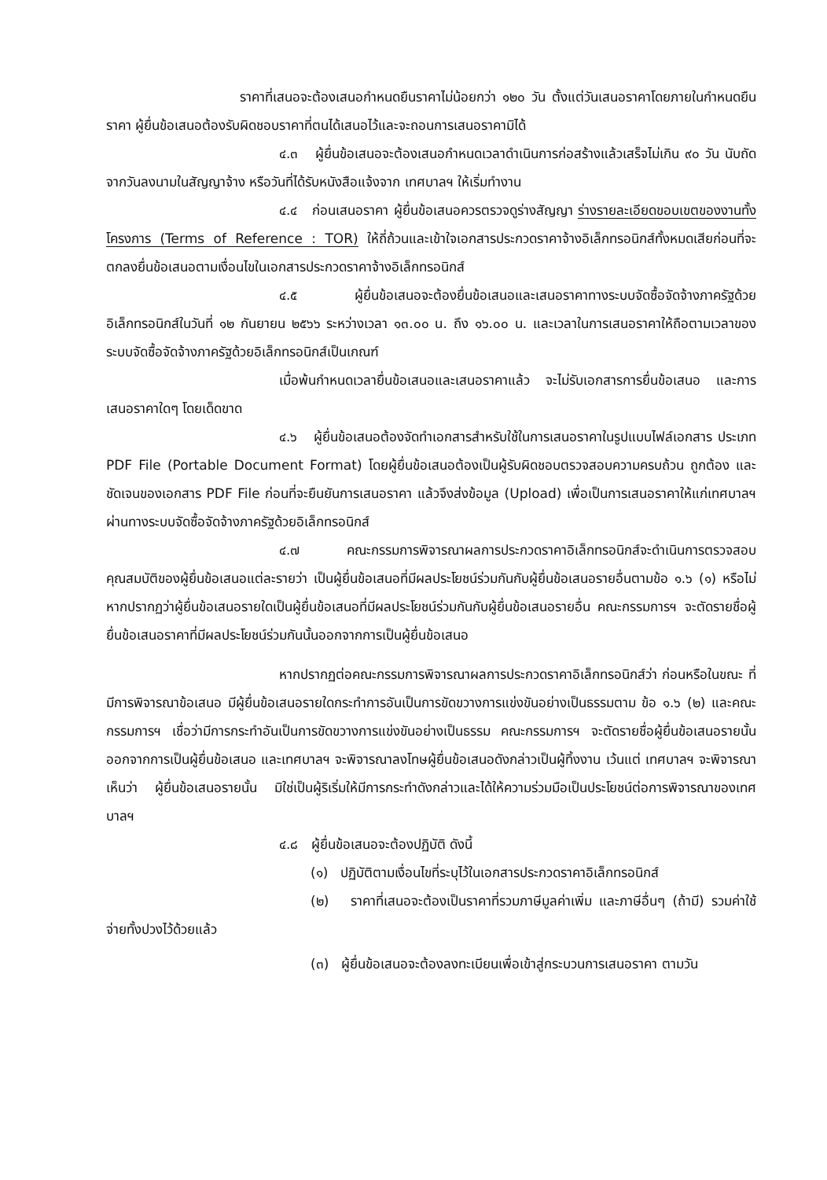ราคาที่เสนอจะต้องเสนอกำหนดยืนราคาไม่น้อยกว่า ๑๒๐ วัน ตั้งแต่วันเสนอราคาโดยภายในกำหนดยืนราคา ผู้ยื่นข้อเสนอต้องรับผิดชอบราคาที่ตนได้เสนอไว้และจะถอนการเสนอราคามิได้
๔.๓ ผู้ยื่นข้อเสนอจะต้องเสนอกำหนดเวลาดำเนินการก่อสร้างแล้วเสร็จไม่เกิน ๙๐ วัน นับถัดจากวันลงนามในสัญญาจ้าง หรือวันที่ได้รับหนังสือแจ้งจาก เทศบาลฯ ให้เริ่มทำงาน
๔.๔ ก่อนเสนอราคา ผู้ยื่นข้อเสนอควรตรวจดูร่างสัญญา ร่างรายละเอียดขอบเขตของงานทั้งโครงการ (Terms of Reference : TOR) ให้ถี่ถ้วนและเข้าใจเอกสารประกวดราคาจ้างอิเล็กทรอนิกส์ทั้งหมดเสียก่อนที่จะตกลงยื่นข้อเสนอตามเงื่อนไขในเอกสารประกวดราคาจ้างอิเล็กทรอนิกส์
๔.๕ ผู้ยื่นข้อเสนอจะต้องยื่นข้อเสนอและเสนอราคาทางระบบจัดซื้อจัดจ้างภาครัฐด้วย อิเล็กทรอนิกส์ในวันที่ ๑๒ กันยายน ๒๕๖๖ ระหว่างเวลา ๑๓.๐๐ น. ถึง ๑๖.๐๐ น. และเวลาในการเสนอราคาให้ถือตามเวลาของระบบจัดซื้อจัดจ้างภาครัฐด้วยอิเล็กทรอนิกส์เป็นเกณฑ์
เมื่อพ้นกำหนดเวลายื่นข้อเสนอและเสนอราคาแล้ว จะไม่รับเอกสารการยื่นข้อเสนอ และการเสนอราคาใดๆ โดยเด็ดขาด
๔.๖ ผู้ยื่นข้อเสนอต้องจัดทำเอกสารสำหรับใช้ในการเสนอราคาในรูปแบบไฟล์เอกสาร ประเภท PDF File (Portable Document Format) โดยผู้ยื่นข้อเสนอต้องเป็นผู้รับผิดชอบตรวจสอบความครบถ้วน ถูกต้อง และชัดเจนของเอกสาร PDF File ก่อนที่จะยืนยันการเสนอราคา แล้วจึงส่งข้อมูล (Upload) เพื่อเป็นการเสนอราคาให้แก่เทศบาลฯ ผ่านทางระบบจัดซื้อจัดจ้างภาครัฐด้วยอิเล็กทรอนิกส์
๔.๗ คณะกรรมการพิจารณาผลการประกวดราคาอิเล็กทรอนิกส์จะดำเนินการตรวจสอบ คุณสมบัติของผู้ยื่นข้อเสนอแต่ละรายว่า เป็นผู้ยื่นข้อเสนอที่มีผลประโยชน์ร่วมกันกับผู้ยื่นข้อเสนอรายอื่นตามข้อ ๑.๖ (๑) หรือไม่ หากปรากฏว่าผู้ยื่นข้อเสนอรายใดเป็นผู้ยื่นข้อเสนอที่มีผลประโยชน์ร่วมกันกับผู้ยื่นข้อเสนอรายอื่น คณะกรรมการฯ จะตัดรายชื่อผู้ยื่นข้อเสนอราคาที่มีผลประโยชน์ร่วมกันนั้นออกจากการเป็นผู้ยื่นข้อเสนอ
หากปรากฏต่อคณะกรรมการพิจารณาผลการประกวดราคาอิเล็กทรอนิกส์ว่า ก่อนหรือในขณะ ที่มีการพิจารณาข้อเสนอ มีผู้ยื่นข้อเสนอรายใดกระทำการอันเป็นการขัดขวางการแข่งขันอย่างเป็นธรรมตาม ข้อ ๑.๖ (๒) และคณะกรรมการฯ เชื่อว่ามีการกระทำอันเป็นการขัดขวางการแข่งขันอย่างเป็นธรรม คณะกรรมการฯ จะตัดรายชื่อผู้ยื่นข้อเสนอรายนั้นออกจากการเป็นผู้ยื่นข้อเสนอ และเทศบาลฯ จะพิจารณาลงโทษผู้ยื่นข้อเสนอดังกล่าวเป็นผู้ทิ้งงาน เว้นแต่ เทศบาลฯ จะพิจารณาเห็นว่า ผู้ยื่นข้อเสนอรายนั้น มิใช่เป็นผู้ริเริ่มให้มีการกระทำดังกล่าวและได้ให้ความร่วมมือเป็นประโยชน์ต่อการพิจารณาของเทศบาลฯ
๔.๘ ผู้ยื่นข้อเสนอจะต้องปฏิบัติ ดังนี้
(๑) ปฏิบัติตามเงื่อนไขที่ระบุไว้ในเอกสารประกวดราคาอิเล็กทรอนิกส์
(๒) ราคาที่เสนอจะต้องเป็นราคาที่รวมภาษีมูลค่าเพิ่ม และภาษีอื่นๆ (ถ้ามี) รวมค่าใช้จ่ายทั้งปวงไว้ด้วยแล้ว
(๓) ผู้ยื่นข้อเสนอจะต้องลงทะเบียนเพื่อเข้าสู่กระบวนการเสนอราคา ตามวัน